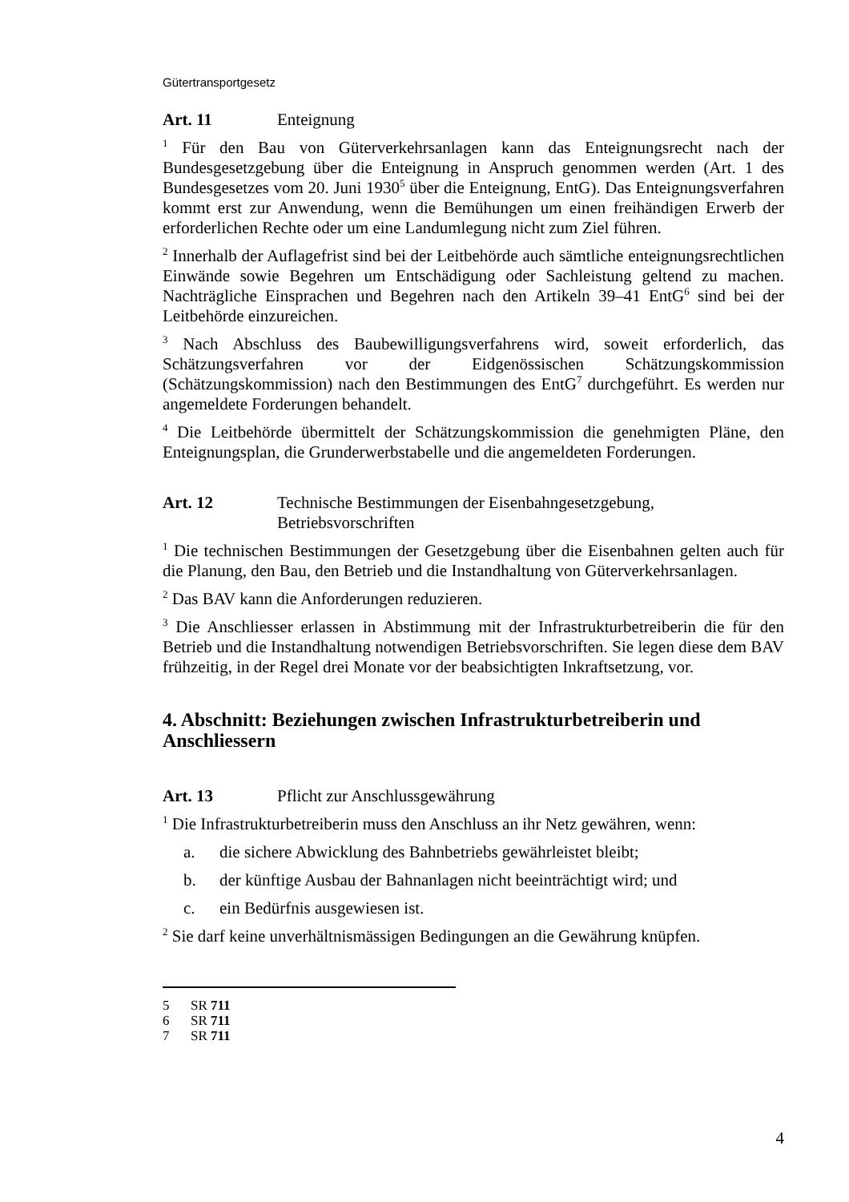Gütertransportgesetz
Art. 11 Enteignung
<sup>1</sup> Für den Bau von Güterverkehrsanlagen kann das Enteignungsrecht nach der Bundesgesetzgebung über die Enteignung in Anspruch genommen werden (Art. 1 des Bundesgesetzes vom 20. Juni 1930<sup>5</sup> über die Enteignung, EntG). Das Enteignungsverfahren kommt erst zur Anwendung, wenn die Bemühungen um einen freihändigen Erwerb der erforderlichen Rechte oder um eine Landumlegung nicht zum Ziel führen.
<sup>2</sup> Innerhalb der Auflagefrist sind bei der Leitbehörde auch sämtliche enteignungsrechtlichen Einwände sowie Begehren um Entschädigung oder Sachleistung geltend zu machen. Nachträgliche Einsprachen und Begehren nach den Artikeln 39–41 EntG<sup>6</sup> sind bei der Leitbehörde einzureichen.
<sup>3</sup> Nach Abschluss des Baubewilligungsverfahrens wird, soweit erforderlich, das Schätzungsverfahren vor der Eidgenössischen Schätzungskommission (Schätzungskommission) nach den Bestimmungen des EntG<sup>7</sup> durchgeführt. Es werden nur angemeldete Forderungen behandelt.
<sup>4</sup> Die Leitbehörde übermittelt der Schätzungskommission die genehmigten Pläne, den Enteignungsplan, die Grunderwerbstabelle und die angemeldeten Forderungen.
Art. 12 Technische Bestimmungen der Eisenbahngesetzgebung,
Betriebsvorschriften
<sup>1</sup> Die technischen Bestimmungen der Gesetzgebung über die Eisenbahnen gelten auch für die Planung, den Bau, den Betrieb und die Instandhaltung von Güterverkehrsanlagen.
<sup>2</sup> Das BAV kann die Anforderungen reduzieren.
<sup>3</sup> Die Anschliesser erlassen in Abstimmung mit der Infrastrukturbetreiberin die für den Betrieb und die Instandhaltung notwendigen Betriebsvorschriften. Sie legen diese dem BAV frühzeitig, in der Regel drei Monate vor der beabsichtigten Inkraftsetzung, vor.
4. Abschnitt: Beziehungen zwischen Infrastrukturbetreiberin und Anschliessern
Art. 13 Pflicht zur Anschlussgewährung
<sup>1</sup> Die Infrastrukturbetreiberin muss den Anschluss an ihr Netz gewähren, wenn:
a. die sichere Abwicklung des Bahnbetriebs gewährleistet bleibt;
b. der künftige Ausbau der Bahnanlagen nicht beeinträchtigt wird; und
c. ein Bedürfnis ausgewiesen ist.
<sup>2</sup> Sie darf keine unverhältnismässigen Bedingungen an die Gewährung knüpfen.
5 SR 711
6 SR 711
7 SR 711
4